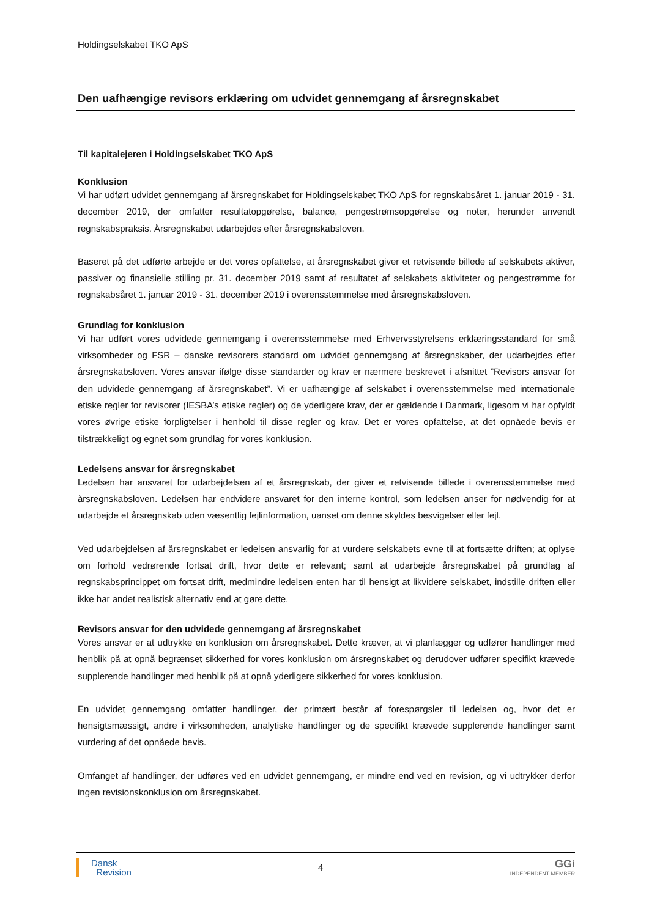Holdingselskabet TKO ApS
Den uafhængige revisors erklæring om udvidet gennemgang af årsregnskabet
Til kapitalejeren i Holdingselskabet TKO ApS
Konklusion
Vi har udført udvidet gennemgang af årsregnskabet for Holdingselskabet TKO ApS for regnskabsåret 1. januar 2019 - 31. december 2019, der omfatter resultatopgørelse, balance, pengestrømsopgørelse og noter, herunder anvendt regnskabspraksis. Årsregnskabet udarbejdes efter årsregnskabsloven.
Baseret på det udførte arbejde er det vores opfattelse, at årsregnskabet giver et retvisende billede af selskabets aktiver, passiver og finansielle stilling pr. 31. december 2019 samt af resultatet af selskabets aktiviteter og pengestrømme for regnskabsåret 1. januar 2019 - 31. december 2019 i overensstemmelse med årsregnskabsloven.
Grundlag for konklusion
Vi har udført vores udvidede gennemgang i overensstemmelse med Erhvervsstyrelsens erklæringsstandard for små virksomheder og FSR – danske revisorers standard om udvidet gennemgang af årsregnskaber, der udarbejdes efter årsregnskabsloven. Vores ansvar ifølge disse standarder og krav er nærmere beskrevet i afsnittet ”Revisors ansvar for den udvidede gennemgang af årsregnskabet”. Vi er uafhængige af selskabet i overensstemmelse med internationale etiske regler for revisorer (IESBA’s etiske regler) og de yderligere krav, der er gældende i Danmark, ligesom vi har opfyldt vores øvrige etiske forpligtelser i henhold til disse regler og krav. Det er vores opfattelse, at det opnåede bevis er tilstrækkeligt og egnet som grundlag for vores konklusion.
Ledelsens ansvar for årsregnskabet
Ledelsen har ansvaret for udarbejdelsen af et årsregnskab, der giver et retvisende billede i overensstemmelse med årsregnskabsloven. Ledelsen har endvidere ansvaret for den interne kontrol, som ledelsen anser for nødvendig for at udarbejde et årsregnskab uden væsentlig fejlinformation, uanset om denne skyldes besvigelser eller fejl.
Ved udarbejdelsen af årsregnskabet er ledelsen ansvarlig for at vurdere selskabets evne til at fortsætte driften; at oplyse om forhold vedrørende fortsat drift, hvor dette er relevant; samt at udarbejde årsregnskabet på grundlag af regnskabsprincippet om fortsat drift, medmindre ledelsen enten har til hensigt at likvidere selskabet, indstille driften eller ikke har andet realistisk alternativ end at gøre dette.
Revisors ansvar for den udvidede gennemgang af årsregnskabet
Vores ansvar er at udtrykke en konklusion om årsregnskabet. Dette kræver, at vi planlægger og udfører handlinger med henblik på at opnå begrænset sikkerhed for vores konklusion om årsregnskabet og derudover udfører specifikt krævede supplerende handlinger med henblik på at opnå yderligere sikkerhed for vores konklusion.
En udvidet gennemgang omfatter handlinger, der primært består af forespørgsler til ledelsen og, hvor det er hensigtsmæssigt, andre i virksomheden, analytiske handlinger og de specifikt krævede supplerende handlinger samt vurdering af det opnåede bevis.
Omfanget af handlinger, der udføres ved en udvidet gennemgang, er mindre end ved en revision, og vi udtrykker derfor ingen revisionskonklusion om årsregnskabet.
Dansk
Revision
4
GGi
INDEPENDENT MEMBER